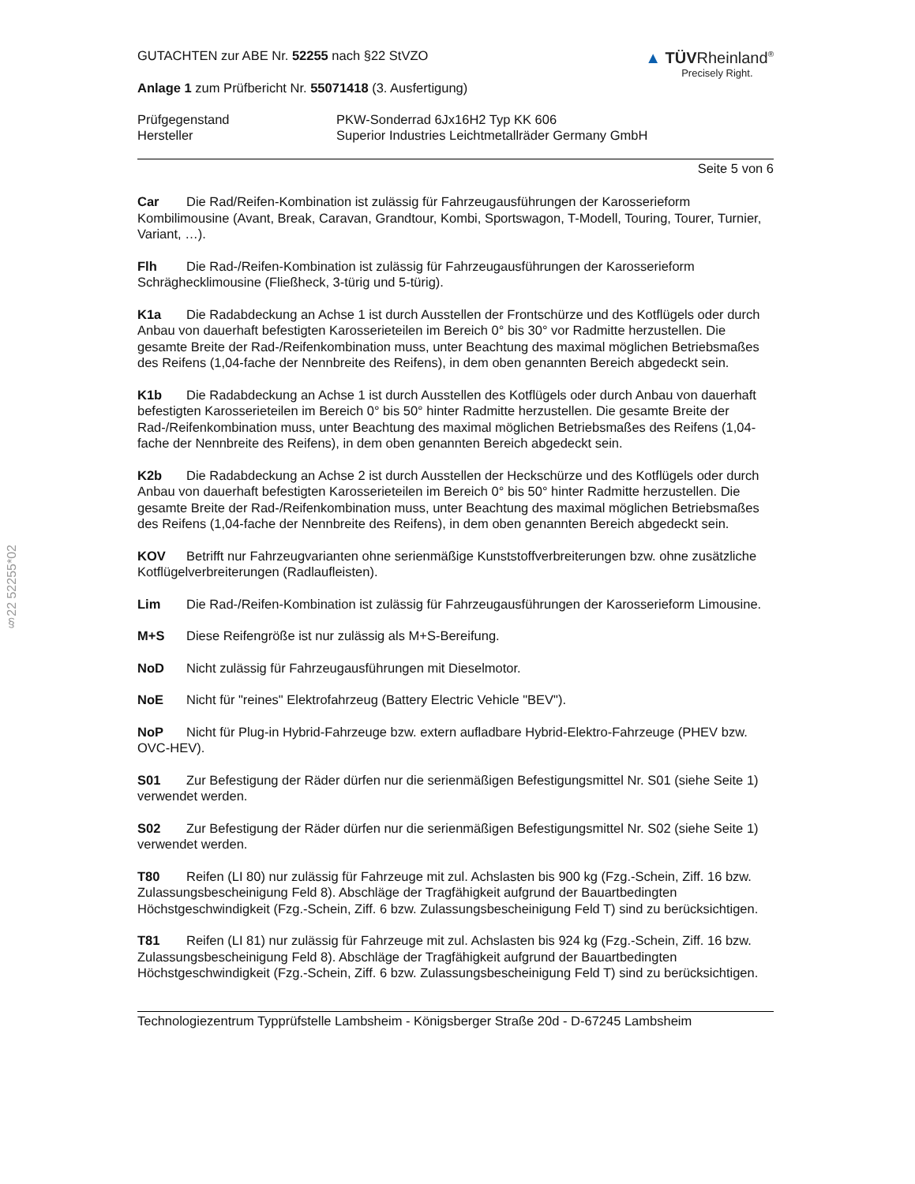§22 52255*02
GUTACHTEN zur ABE Nr. 52255 nach §22 StVZO
Anlage 1 zum Prüfbericht Nr. 55071418 (3. Ausfertigung)
▲ TÜVRheinland<sup>®</sup>
Precisely Right.
| Prüfgegenstand | PKW-Sonderrad 6Jx16H2 Typ KK 606 |
| Hersteller | Superior Industries Leichtmetallräder Germany GmbH |
Seite 5 von 6
Car Die Rad/Reifen-Kombination ist zulässig für Fahrzeugausführungen der Karosserieform Kombilimousine (Avant, Break, Caravan, Grandtour, Kombi, Sportswagon, T-Modell, Touring, Tourer, Turnier, Variant, …).
Flh Die Rad-/Reifen-Kombination ist zulässig für Fahrzeugausführungen der Karosserieform Schräghecklimousine (Fließheck, 3-türig und 5-türig).
K1a Die Radabdeckung an Achse 1 ist durch Ausstellen der Frontschürze und des Kotflügels oder durch Anbau von dauerhaft befestigten Karosserieteilen im Bereich 0° bis 30° vor Radmitte herzustellen. Die gesamte Breite der Rad-/Reifenkombination muss, unter Beachtung des maximal möglichen Betriebsmaßes des Reifens (1,04-fache der Nennbreite des Reifens), in dem oben genannten Bereich abgedeckt sein.
K1b Die Radabdeckung an Achse 1 ist durch Ausstellen des Kotflügels oder durch Anbau von dauerhaft befestigten Karosserieteilen im Bereich 0° bis 50° hinter Radmitte herzustellen. Die gesamte Breite der Rad-/Reifenkombination muss, unter Beachtung des maximal möglichen Betriebsmaßes des Reifens (1,04-fache der Nennbreite des Reifens), in dem oben genannten Bereich abgedeckt sein.
K2b Die Radabdeckung an Achse 2 ist durch Ausstellen der Heckschürze und des Kotflügels oder durch Anbau von dauerhaft befestigten Karosserieteilen im Bereich 0° bis 50° hinter Radmitte herzustellen. Die gesamte Breite der Rad-/Reifenkombination muss, unter Beachtung des maximal möglichen Betriebsmaßes des Reifens (1,04-fache der Nennbreite des Reifens), in dem oben genannten Bereich abgedeckt sein.
KOV Betrifft nur Fahrzeugvarianten ohne serienmäßige Kunststoffverbreiterungen bzw. ohne zusätzliche Kotflügelverbreiterungen (Radlaufleisten).
Lim Die Rad-/Reifen-Kombination ist zulässig für Fahrzeugausführungen der Karosserieform Limousine.
M+S Diese Reifengröße ist nur zulässig als M+S-Bereifung.
NoD Nicht zulässig für Fahrzeugausführungen mit Dieselmotor.
NoE Nicht für "reines" Elektrofahrzeug (Battery Electric Vehicle "BEV").
NoP Nicht für Plug-in Hybrid-Fahrzeuge bzw. extern aufladbare Hybrid-Elektro-Fahrzeuge (PHEV bzw. OVC-HEV).
S01 Zur Befestigung der Räder dürfen nur die serienmäßigen Befestigungsmittel Nr. S01 (siehe Seite 1) verwendet werden.
S02 Zur Befestigung der Räder dürfen nur die serienmäßigen Befestigungsmittel Nr. S02 (siehe Seite 1) verwendet werden.
T80 Reifen (LI 80) nur zulässig für Fahrzeuge mit zul. Achslasten bis 900 kg (Fzg.-Schein, Ziff. 16 bzw. Zulassungsbescheinigung Feld 8). Abschläge der Tragfähigkeit aufgrund der Bauartbedingten Höchstgeschwindigkeit (Fzg.-Schein, Ziff. 6 bzw. Zulassungsbescheinigung Feld T) sind zu berücksichtigen.
T81 Reifen (LI 81) nur zulässig für Fahrzeuge mit zul. Achslasten bis 924 kg (Fzg.-Schein, Ziff. 16 bzw. Zulassungsbescheinigung Feld 8). Abschläge der Tragfähigkeit aufgrund der Bauartbedingten Höchstgeschwindigkeit (Fzg.-Schein, Ziff. 6 bzw. Zulassungsbescheinigung Feld T) sind zu berücksichtigen.
Technologiezentrum Typprüfstelle Lambsheim - Königsberger Straße 20d - D-67245 Lambsheim